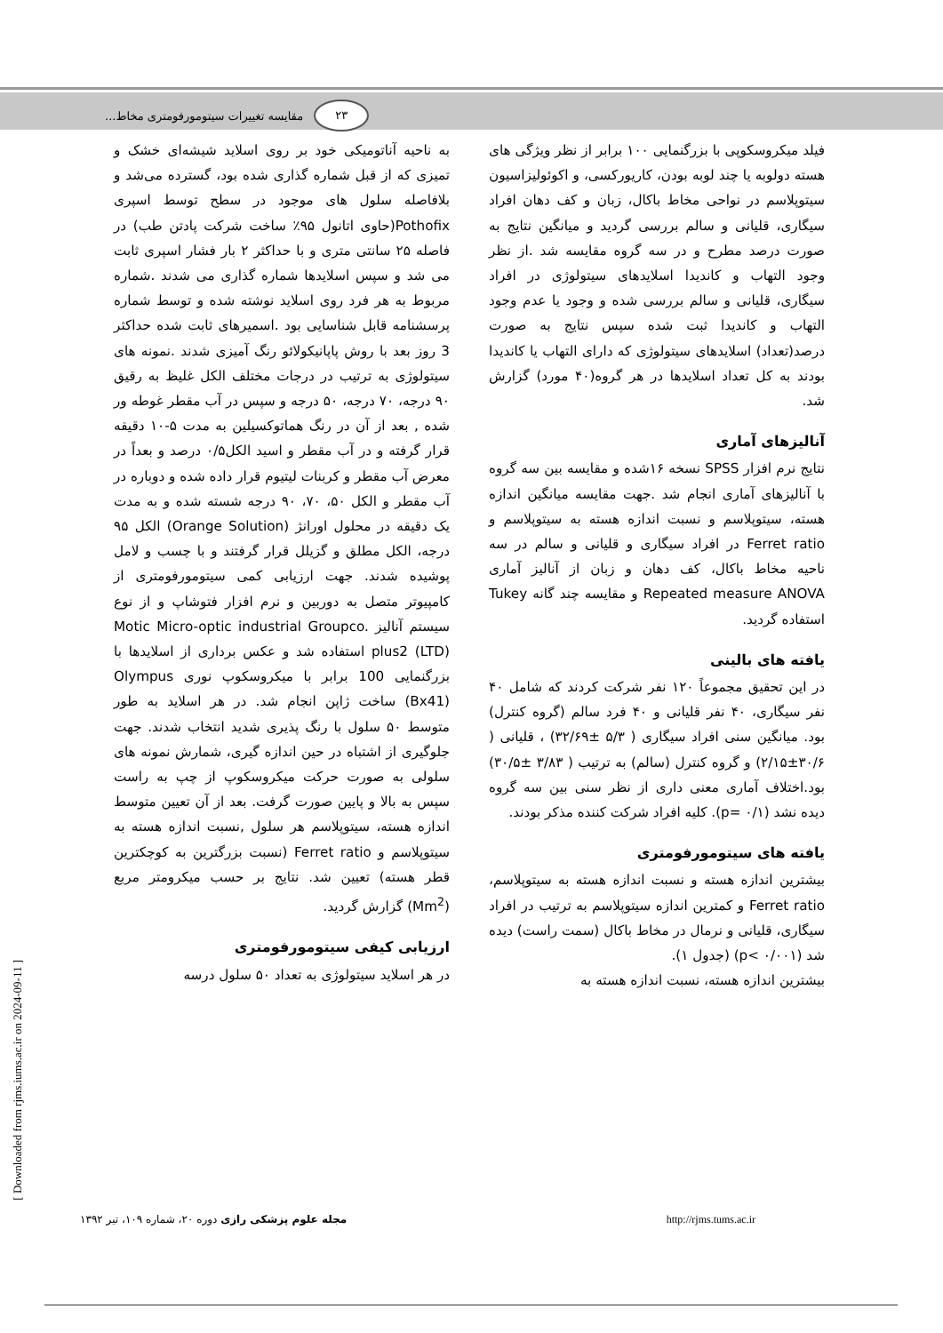۲۳ مقایسه تغییرات سیتومورفومتری مخاط...
به ناحیه آناتومیکی خود بر روی اسلاید شیشه‌ای خشک و تمیزی که از قبل شماره گذاری شده بود، گسترده می‌شد و بلافاصله سلول های موجود در سطح توسط اسپری Pothofix(حاوی اتانول ۹۵٪ ساخت شرکت پادتن طب) در فاصله ۲۵ سانتی متری و با حداکثر ۲ بار فشار اسپری ثابت می شد و سپس اسلایدها شماره گذاری می شدند .شماره مربوط به هر فرد روی اسلاید نوشته شده و توسط شماره پرسشنامه قابل شناسایی بود .اسمیرهای ثابت شده حداکثر 3 روز بعد با روش پاپانیکولائو رنگ آمیزی شدند .نمونه های سیتولوژی به ترتیب در درجات مختلف الکل غلیظ به رقیق ۹۰ درجه، ۷۰ درجه، ۵۰ درجه و سپس در آب مقطر غوطه ور شده , بعد از آن در رنگ هماتوکسیلین به مدت ۵-۱۰ دقیقه قرار گرفته و در آب مقطر و اسید الکل۰/۵ درصد و بعداً در معرض آب مقطر و کربنات لیتیوم قرار داده شده و دوباره در آب مقطر و الکل ۵۰، ۷۰، ۹۰ درجه شسته شده و به مدت یک دقیقه در محلول اورانژ (Orange Solution) الکل ۹۵ درجه، الکل مطلق و گزیلل قرار گرفتند و با چسب و لامل پوشیده شدند. جهت ارزیابی کمی سیتومورفومتری از کامپیوتر متصل به دوربین و نرم افزار فتوشاپ و از نوع سیستم آنالیز Motic Micro-optic industrial Groupco. plus2 (LTD) استفاده شد و عکس برداری از اسلایدها با بزرگنمایی 100 برابر با میکروسکوپ نوری Olympus (Bx41) ساخت ژاپن انجام شد. در هر اسلاید به طور متوسط ۵۰ سلول با رنگ پذیری شدید انتخاب شدند. جهت جلوگیری از اشتباه در حین اندازه گیری، شمارش نمونه های سلولی به صورت حرکت میکروسکوپ از چپ به راست سپس به بالا و پایین صورت گرفت. بعد از آن تعیین متوسط اندازه هسته، سیتوپلاسم هر سلول ,نسبت اندازه هسته به سیتوپلاسم و Ferret ratio (نسبت بزرگترین به کوچکترین قطر هسته) تعیین شد. نتایج بر حسب میکرومتر مربع (Mm<sup>2</sup>) گزارش گردید.
ارزیابی کیفی سیتومورفومتری
در هر اسلاید سیتولوژی به تعداد ۵۰ سلول درسه
فیلد میکروسکوپی با بزرگنمایی ۱۰۰ برابر از نظر ویژگی های هسته دولوبه یا چند لوبه بودن، کاریورکسی، و اکوئولیزاسیون سیتوپلاسم در نواحی مخاط باکال، زبان و کف دهان افراد سیگاری، قلیانی و سالم بررسی گردید و میانگین نتایج به صورت درصد مطرح و در سه گروه مقایسه شد .از نظر وجود التهاب و کاندیدا اسلایدهای سیتولوژی در افراد سیگاری، قلیانی و سالم بررسی شده و وجود یا عدم وجود التهاب و کاندیدا ثبت شده سپس نتایج به صورت درصد(تعداد) اسلایدهای سیتولوژی که دارای التهاب یا کاندیدا بودند به کل تعداد اسلایدها در هر گروه(۴۰ مورد) گزارش شد.
آنالیزهای آماری
نتایج نرم افزار SPSS نسخه ۱۶شده و مقایسه بین سه گروه با آنالیزهای آماری انجام شد .جهت مقایسه میانگین اندازه هسته، سیتوپلاسم و نسبت اندازه هسته به سیتوپلاسم و Ferret ratio در افراد سیگاری و قلیانی و سالم در سه ناحیه مخاط باکال، کف دهان و زبان از آنالیز آماری Repeated measure ANOVA و مقایسه چند گانه Tukey استفاده گردید.
یافته های بالینی
در این تحقیق مجموعاً ۱۲۰ نفر شرکت کردند که شامل ۴۰ نفر سیگاری، ۴۰ نفر قلیانی و ۴۰ فرد سالم (گروه کنترل) بود. میانگین سنی افراد سیگاری ( ۵/۳ ±۳۲/۶۹) ، قلیانی ( ۳۰/۶±۲/۱۵) و گروه کنترل (سالم) به ترتیب ( ۳/۸۳ ±۳۰/۵) بود.اختلاف آماری معنی داری از نظر سنی بین سه گروه دیده نشد (p= ۰/۱). کلیه افراد شرکت کننده مذکر بودند.
یافته های سیتومورفومتری
بیشترین اندازه هسته و نسبت اندازه هسته به سیتوپلاسم، Ferret ratio و کمترین اندازه سیتوپلاسم به ترتیب در افراد سیگاری، قلیانی و نرمال در مخاط باکال (سمت راست) دیده شد (p< ۰/۰۰۱) (جدول ۱).
بیشترین اندازه هسته، نسبت اندازه هسته به
مجله علوم پزشکی رازی دوره ۲۰، شماره ۱۰۹، تیر ۱۳۹۲ http://rjms.tums.ac.ir
[ Downloaded from rjms.iums.ac.ir on 2024-09-11 ]